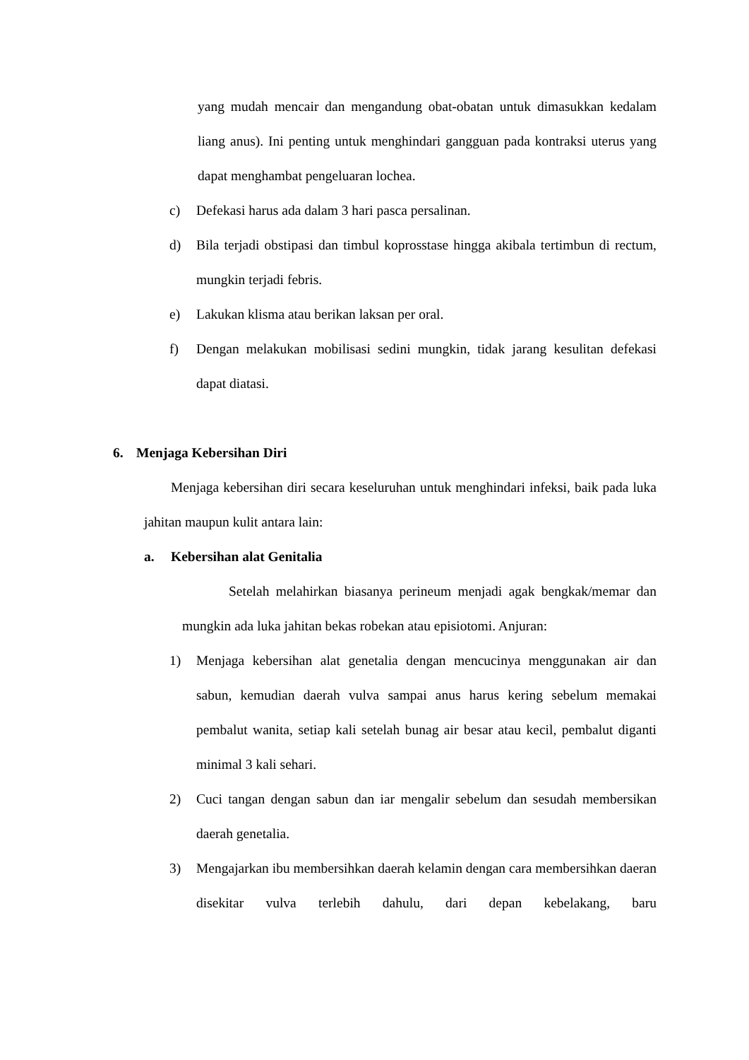yang mudah mencair dan mengandung obat-obatan untuk dimasukkan kedalam liang anus). Ini penting untuk menghindari gangguan pada kontraksi uterus yang dapat menghambat pengeluaran lochea.
c) Defekasi harus ada dalam 3 hari pasca persalinan.
d) Bila terjadi obstipasi dan timbul koprosstase hingga akibala tertimbun di rectum, mungkin terjadi febris.
e) Lakukan klisma atau berikan laksan per oral.
f) Dengan melakukan mobilisasi sedini mungkin, tidak jarang kesulitan defekasi dapat diatasi.
6. Menjaga Kebersihan Diri
Menjaga kebersihan diri secara keseluruhan untuk menghindari infeksi, baik pada luka jahitan maupun kulit antara lain:
a. Kebersihan alat Genitalia
Setelah melahirkan biasanya perineum menjadi agak bengkak/memar dan mungkin ada luka jahitan bekas robekan atau episiotomi. Anjuran:
1) Menjaga kebersihan alat genetalia dengan mencucinya menggunakan air dan sabun, kemudian daerah vulva sampai anus harus kering sebelum memakai pembalut wanita, setiap kali setelah bunag air besar atau kecil, pembalut diganti minimal 3 kali sehari.
2) Cuci tangan dengan sabun dan iar mengalir sebelum dan sesudah membersikan daerah genetalia.
3) Mengajarkan ibu membersihkan daerah kelamin dengan cara membersihkan daeran disekitar vulva terlebih dahulu, dari depan kebelakang, baru